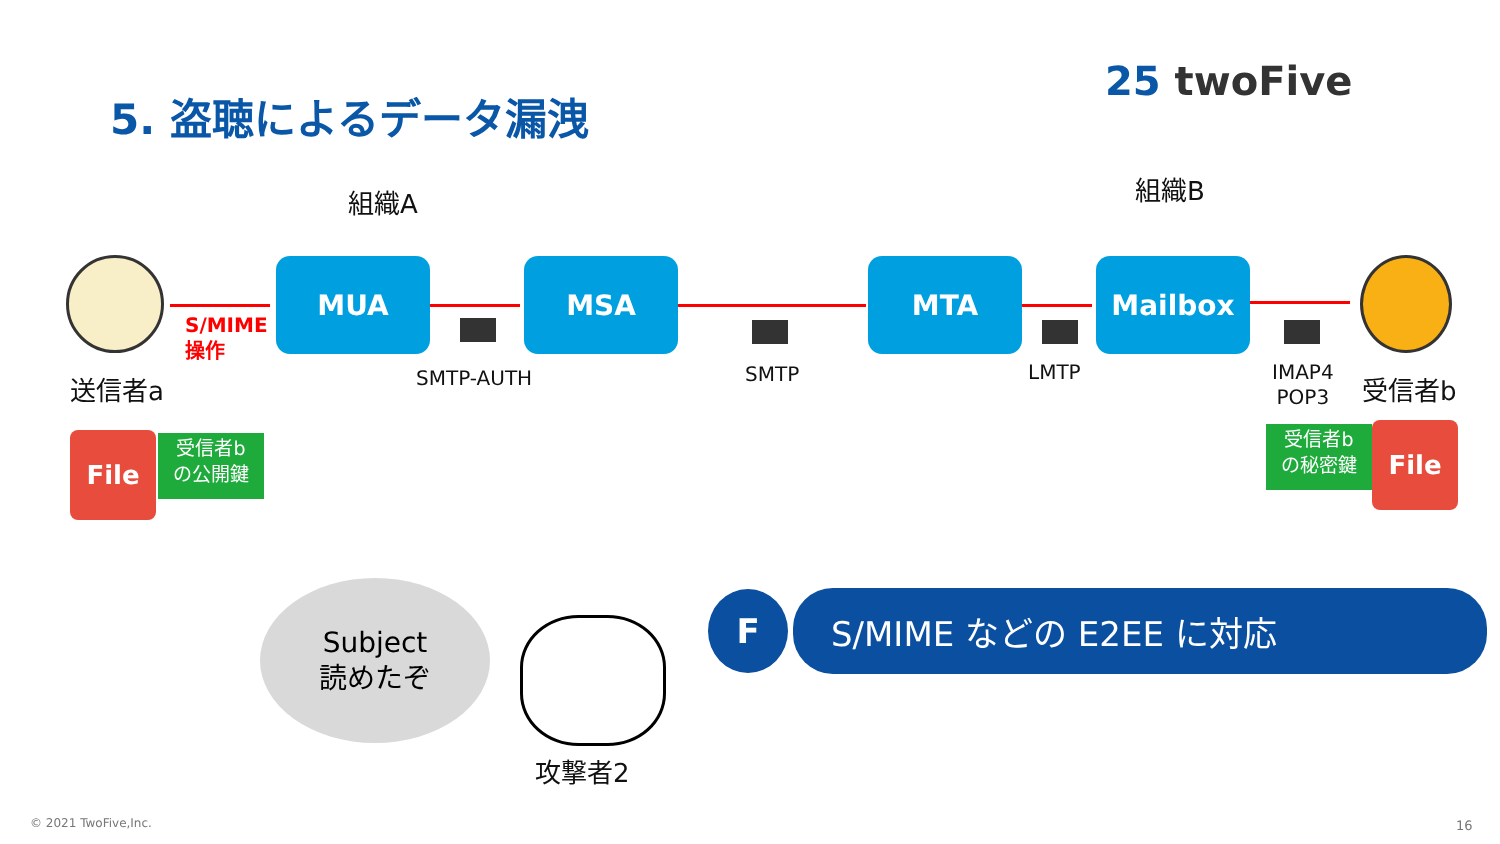5. 盗聴によるデータ漏洩
25 twoFive
組織A 組織B
送信者a 受信者b
S/MIME
操作
MUA MSA MTA Mailbox
SMTP-AUTH SMTP LMTP
IMAP4
POP3
File
受信者b
の公開鍵
受信者b
の秘密鍵
File
Subject
読めたぞ
攻撃者2
F S/MIME などの E2EE に対応
© 2021 TwoFive,Inc. 16